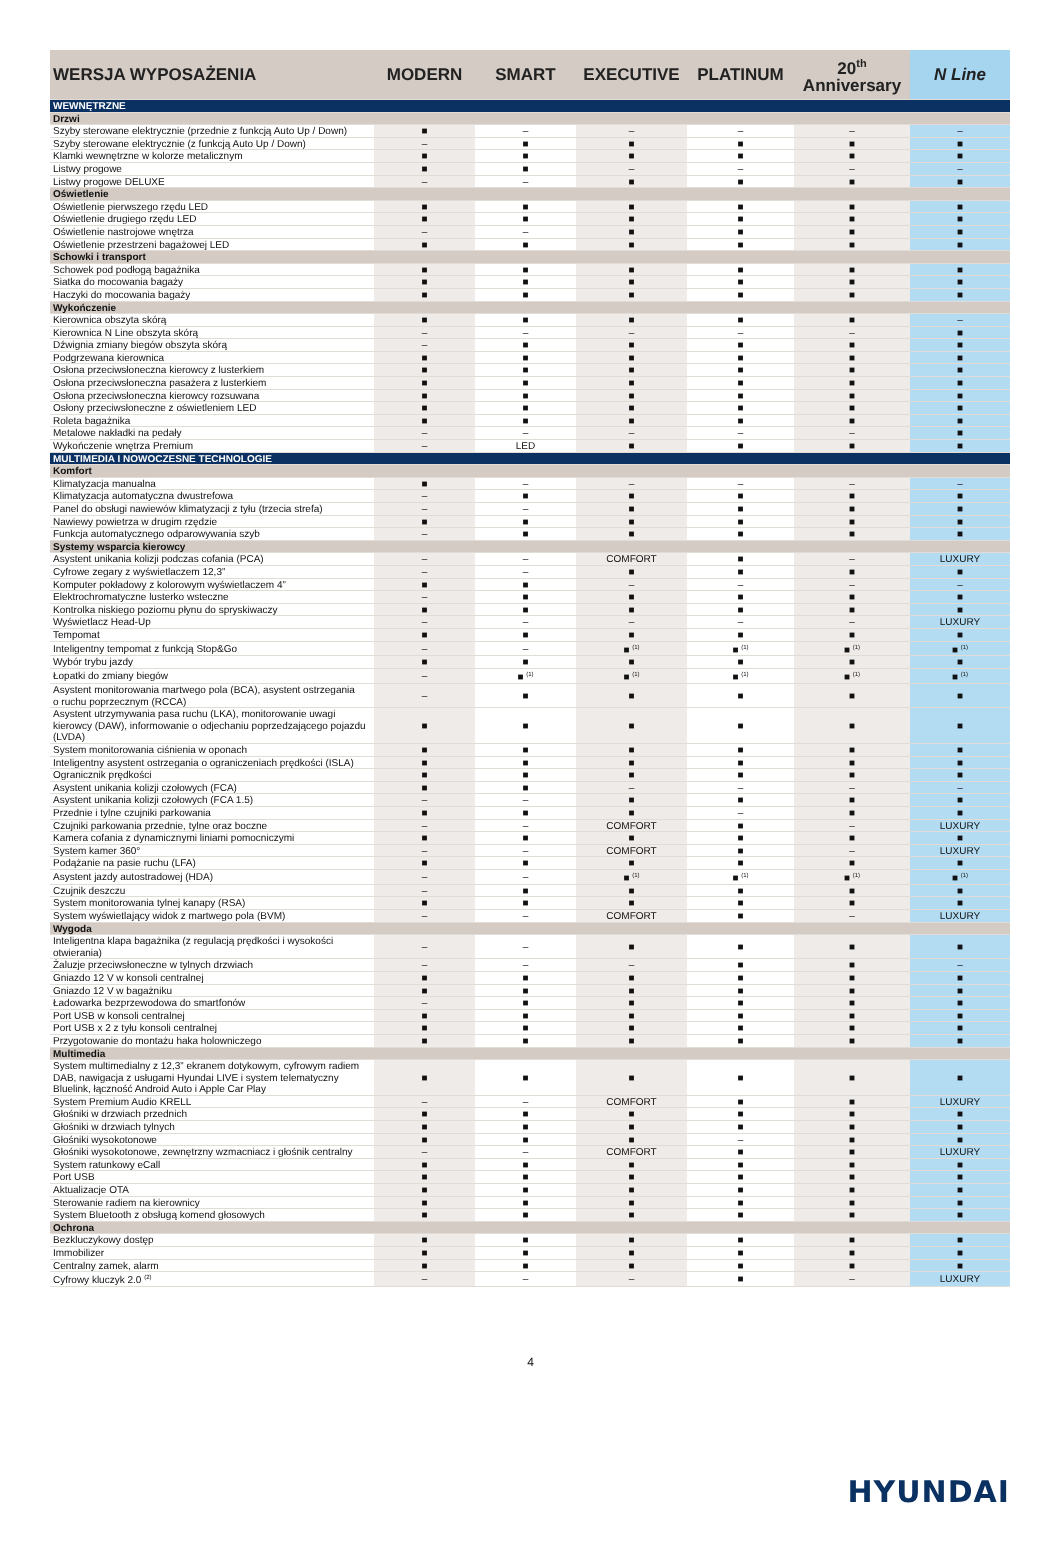| WERSJA WYPOSAŻENIA | MODERN | SMART | EXECUTIVE | PLATINUM | 20<sup>th</sup> Anniversary | N Line |
| --- | --- | --- | --- | --- | --- | --- |
| WEWNĘTRZNE | | | | | | |
| Drzwi | | | | | | |
| Szyby sterowane elektrycznie (przednie z funkcją Auto Up / Down) | ■ | – | – | – | – | – |
| Szyby sterowane elektrycznie (z funkcją Auto Up / Down) | – | ■ | ■ | ■ | ■ | ■ |
| Klamki wewnętrzne w kolorze metalicznym | ■ | ■ | ■ | ■ | ■ | ■ |
| Listwy progowe | ■ | ■ | – | – | – | – |
| Listwy progowe DELUXE | – | – | ■ | ■ | ■ | ■ |
| Oświetlenie | | | | | | |
| Oświetlenie pierwszego rzędu LED | ■ | ■ | ■ | ■ | ■ | ■ |
| Oświetlenie drugiego rzędu LED | ■ | ■ | ■ | ■ | ■ | ■ |
| Oświetlenie nastrojowe wnętrza | – | – | ■ | ■ | ■ | ■ |
| Oświetlenie przestrzeni bagażowej LED | ■ | ■ | ■ | ■ | ■ | ■ |
| Schowki i transport | | | | | | |
| Schowek pod podłogą bagażnika | ■ | ■ | ■ | ■ | ■ | ■ |
| Siatka do mocowania bagaży | ■ | ■ | ■ | ■ | ■ | ■ |
| Haczyki do mocowania bagaży | ■ | ■ | ■ | ■ | ■ | ■ |
| Wykończenie | | | | | | |
| Kierownica obszyta skórą | ■ | ■ | ■ | ■ | ■ | – |
| Kierownica N Line obszyta skórą | – | – | – | – | – | ■ |
| Dźwignia zmiany biegów obszyta skórą | – | ■ | ■ | ■ | ■ | ■ |
| Podgrzewana kierownica | ■ | ■ | ■ | ■ | ■ | ■ |
| Osłona przeciwsłoneczna kierowcy z lusterkiem | ■ | ■ | ■ | ■ | ■ | ■ |
| Osłona przeciwsłoneczna pasażera z lusterkiem | ■ | ■ | ■ | ■ | ■ | ■ |
| Osłona przeciwsłoneczna kierowcy rozsuwana | ■ | ■ | ■ | ■ | ■ | ■ |
| Osłony przeciwsłoneczne z oświetleniem LED | ■ | ■ | ■ | ■ | ■ | ■ |
| Roleta bagażnika | ■ | ■ | ■ | ■ | ■ | ■ |
| Metalowe nakładki na pedały | – | – | – | – | – | ■ |
| Wykończenie wnętrza Premium | – | LED | ■ | ■ | ■ | ■ |
| MULTIMEDIA I NOWOCZESNE TECHNOLOGIE | | | | | | |
| Komfort | | | | | | |
| Klimatyzacja manualna | ■ | – | – | – | – | – |
| Klimatyzacja automatyczna dwustrefowa | – | ■ | ■ | ■ | ■ | ■ |
| Panel do obsługi nawiewów klimatyzacji z tyłu (trzecia strefa) | – | – | ■ | ■ | ■ | ■ |
| Nawiewy powietrza w drugim rzędzie | ■ | ■ | ■ | ■ | ■ | ■ |
| Funkcja automatycznego odparowywania szyb | – | ■ | ■ | ■ | ■ | ■ |
| Systemy wsparcia kierowcy | | | | | | |
| Asystent unikania kolizji podczas cofania (PCA) | – | – | COMFORT | ■ | – | LUXURY |
| Cyfrowe zegary z wyświetlaczem 12,3” | – | – | ■ | ■ | ■ | ■ |
| Komputer pokładowy z kolorowym wyświetlaczem 4” | ■ | ■ | – | – | – | – |
| Elektrochromatyczne lusterko wsteczne | – | ■ | ■ | ■ | ■ | ■ |
| Kontrolka niskiego poziomu płynu do spryskiwaczy | ■ | ■ | ■ | ■ | ■ | ■ |
| Wyświetlacz Head-Up | – | – | – | – | – | LUXURY |
| Tempomat | ■ | ■ | ■ | ■ | ■ | ■ |
| Inteligentny tempomat z funkcją Stop&Go | – | – | ■ <sup>(1)</sup> | ■ <sup>(1)</sup> | ■ <sup>(1)</sup> | ■ <sup>(1)</sup> |
| Wybór trybu jazdy | ■ | ■ | ■ | ■ | ■ | ■ |
| Łopatki do zmiany biegów | – | ■ <sup>(1)</sup> | ■ <sup>(1)</sup> | ■ <sup>(1)</sup> | ■ <sup>(1)</sup> | ■ <sup>(1)</sup> |
| Asystent monitorowania martwego pola (BCA), asystent ostrzegania o ruchu poprzecznym (RCCA) | – | ■ | ■ | ■ | ■ | ■ |
| Asystent utrzymywania pasa ruchu (LKA), monitorowanie uwagi kierowcy (DAW), informowanie o odjechaniu poprzedzającego pojazdu (LVDA) | ■ | ■ | ■ | ■ | ■ | ■ |
| System monitorowania ciśnienia w oponach | ■ | ■ | ■ | ■ | ■ | ■ |
| Inteligentny asystent ostrzegania o ograniczeniach prędkości (ISLA) | ■ | ■ | ■ | ■ | ■ | ■ |
| Ogranicznik prędkości | ■ | ■ | ■ | ■ | ■ | ■ |
| Asystent unikania kolizji czołowych (FCA) | ■ | ■ | – | – | – | – |
| Asystent unikania kolizji czołowych (FCA 1.5) | – | – | ■ | ■ | ■ | ■ |
| Przednie i tylne czujniki parkowania | ■ | ■ | ■ | – | ■ | ■ |
| Czujniki parkowania przednie, tylne oraz boczne | – | – | COMFORT | ■ | – | LUXURY |
| Kamera cofania z dynamicznymi liniami pomocniczymi | ■ | ■ | ■ | ■ | ■ | ■ |
| System kamer 360° | – | – | COMFORT | ■ | – | LUXURY |
| Podążanie na pasie ruchu (LFA) | ■ | ■ | ■ | ■ | ■ | ■ |
| Asystent jazdy autostradowej (HDA) | – | – | ■ <sup>(1)</sup> | ■ <sup>(1)</sup> | ■ <sup>(1)</sup> | ■ <sup>(1)</sup> |
| Czujnik deszczu | – | ■ | ■ | ■ | ■ | ■ |
| System monitorowania tylnej kanapy (RSA) | ■ | ■ | ■ | ■ | ■ | ■ |
| System wyświetlający widok z martwego pola (BVM) | – | – | COMFORT | ■ | – | LUXURY |
| Wygoda | | | | | | |
| Inteligentna klapa bagażnika (z regulacją prędkości i wysokości otwierania) | – | – | ■ | ■ | ■ | ■ |
| Żaluzje przeciwsłoneczne w tylnych drzwiach | – | – | – | ■ | ■ | – |
| Gniazdo 12 V w konsoli centralnej | ■ | ■ | ■ | ■ | ■ | ■ |
| Gniazdo 12 V w bagażniku | ■ | ■ | ■ | ■ | ■ | ■ |
| Ładowarka bezprzewodowa do smartfonów | – | ■ | ■ | ■ | ■ | ■ |
| Port USB w konsoli centralnej | ■ | ■ | ■ | ■ | ■ | ■ |
| Port USB x 2 z tyłu konsoli centralnej | ■ | ■ | ■ | ■ | ■ | ■ |
| Przygotowanie do montażu haka holowniczego | ■ | ■ | ■ | ■ | ■ | ■ |
| Multimedia | | | | | | |
| System multimedialny z 12,3” ekranem dotykowym, cyfrowym radiem DAB, nawigacja z usługami Hyundai LIVE i system telematyczny Bluelink, łączność Android Auto i Apple Car Play | ■ | ■ | ■ | ■ | ■ | ■ |
| System Premium Audio KRELL | – | – | COMFORT | ■ | ■ | LUXURY |
| Głośniki w drzwiach przednich | ■ | ■ | ■ | ■ | ■ | ■ |
| Głośniki w drzwiach tylnych | ■ | ■ | ■ | ■ | ■ | ■ |
| Głośniki wysokotonowe | ■ | ■ | ■ | – | ■ | ■ |
| Głośniki wysokotonowe, zewnętrzny wzmacniacz i głośnik centralny | – | – | COMFORT | ■ | ■ | LUXURY |
| System ratunkowy eCall | ■ | ■ | ■ | ■ | ■ | ■ |
| Port USB | ■ | ■ | ■ | ■ | ■ | ■ |
| Aktualizacje OTA | ■ | ■ | ■ | ■ | ■ | ■ |
| Sterowanie radiem na kierownicy | ■ | ■ | ■ | ■ | ■ | ■ |
| System Bluetooth z obsługą komend głosowych | ■ | ■ | ■ | ■ | ■ | ■ |
| Ochrona | | | | | | |
| Bezkluczykowy dostęp | ■ | ■ | ■ | ■ | ■ | ■ |
| Immobilizer | ■ | ■ | ■ | ■ | ■ | ■ |
| Centralny zamek, alarm | ■ | ■ | ■ | ■ | ■ | ■ |
| Cyfrowy kluczyk 2.0 <sup>(2)</sup> | – | – | – | ■ | – | LUXURY |
HYUNDAI
4